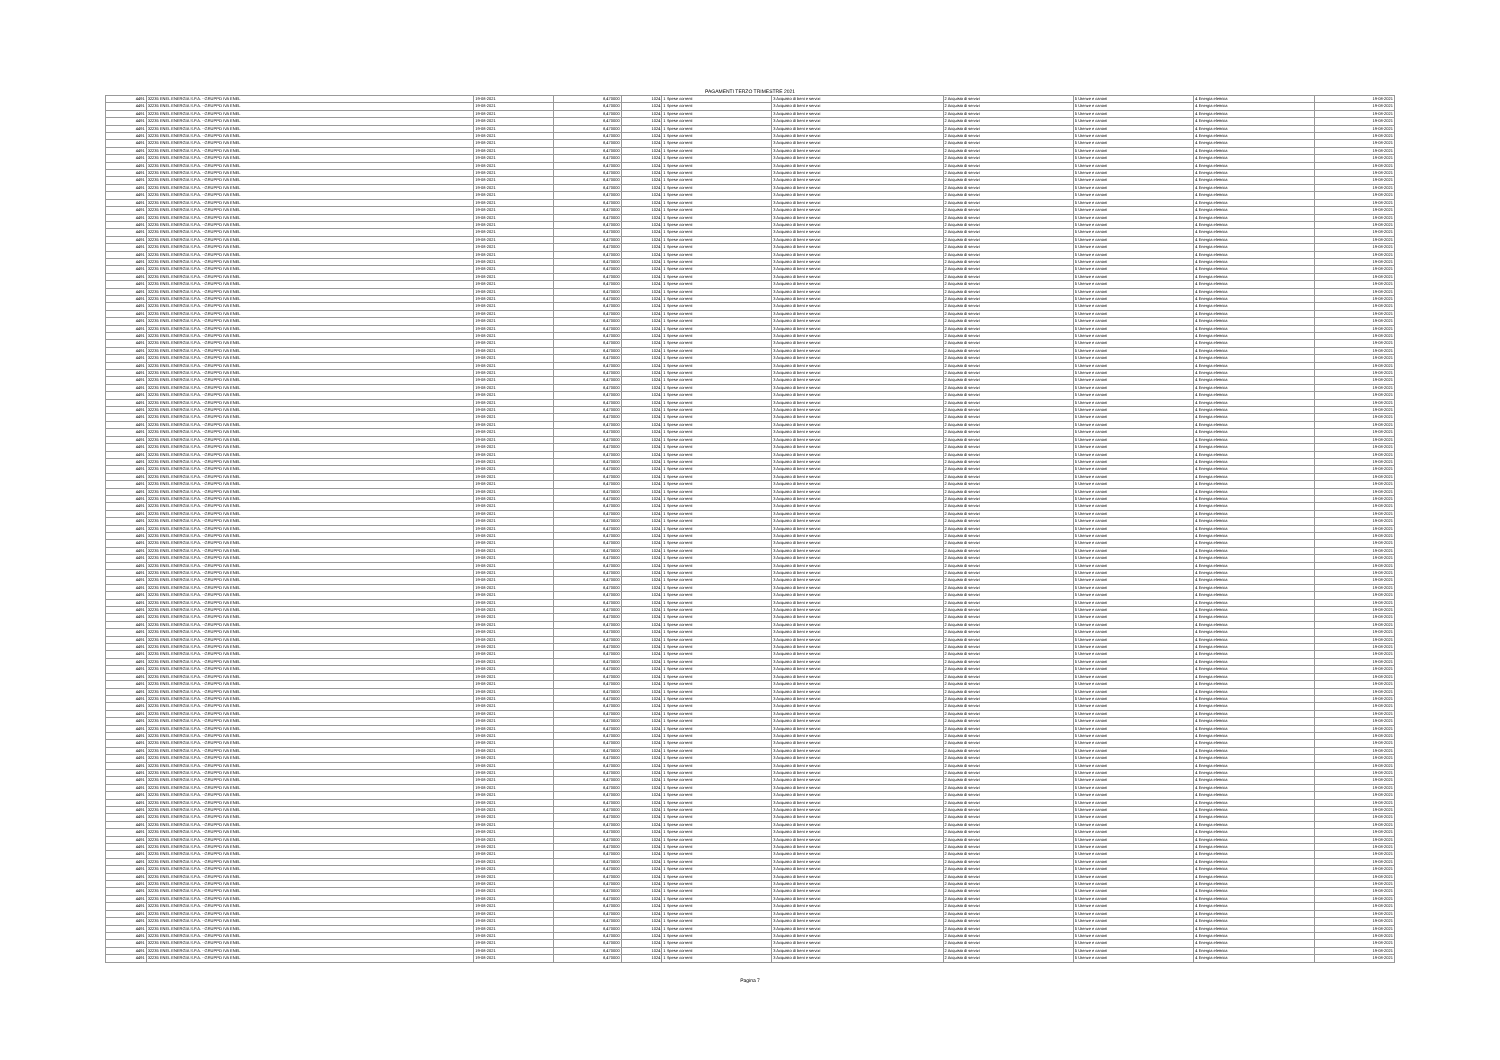PAGAMENTI TERZO TRIMESTRE 2021
| 4491 | 32235 ENEL ENERGIA S.P.A. - GRUPPO IVA ENEL | 19-08-2021 | 8,470000 | 1024 | 1 Spese correnti | 3 Acquisto di beni e servizi | 2 Acquisto di servizi | 5 Utenze e canoni | 4 Energia elettrica | 19-08-2021 |
| 4491 | 32235 ENEL ENERGIA S.P.A. - GRUPPO IVA ENEL | 19-08-2021 | 8,470000 | 1024 | 1 Spese correnti | 3 Acquisto di beni e servizi | 2 Acquisto di servizi | 5 Utenze e canoni | 4 Energia elettrica | 19-08-2021 |
| 4491 | 32235 ENEL ENERGIA S.P.A. - GRUPPO IVA ENEL | 19-08-2021 | 8,470000 | 1024 | 1 Spese correnti | 3 Acquisto di beni e servizi | 2 Acquisto di servizi | 5 Utenze e canoni | 4 Energia elettrica | 19-08-2021 |
| 4491 | 32235 ENEL ENERGIA S.P.A. - GRUPPO IVA ENEL | 19-08-2021 | 8,470000 | 1024 | 1 Spese correnti | 3 Acquisto di beni e servizi | 2 Acquisto di servizi | 5 Utenze e canoni | 4 Energia elettrica | 19-08-2021 |
| 4491 | 32235 ENEL ENERGIA S.P.A. - GRUPPO IVA ENEL | 19-08-2021 | 8,470000 | 1024 | 1 Spese correnti | 3 Acquisto di beni e servizi | 2 Acquisto di servizi | 5 Utenze e canoni | 4 Energia elettrica | 19-08-2021 |
| 4491 | 32235 ENEL ENERGIA S.P.A. - GRUPPO IVA ENEL | 19-08-2021 | 8,470000 | 1024 | 1 Spese correnti | 3 Acquisto di beni e servizi | 2 Acquisto di servizi | 5 Utenze e canoni | 4 Energia elettrica | 19-08-2021 |
| 4491 | 32235 ENEL ENERGIA S.P.A. - GRUPPO IVA ENEL | 19-08-2021 | 8,470000 | 1024 | 1 Spese correnti | 3 Acquisto di beni e servizi | 2 Acquisto di servizi | 5 Utenze e canoni | 4 Energia elettrica | 19-08-2021 |
| 4491 | 32235 ENEL ENERGIA S.P.A. - GRUPPO IVA ENEL | 19-08-2021 | 8,470000 | 1024 | 1 Spese correnti | 3 Acquisto di beni e servizi | 2 Acquisto di servizi | 5 Utenze e canoni | 4 Energia elettrica | 19-08-2021 |
| 4491 | 32235 ENEL ENERGIA S.P.A. - GRUPPO IVA ENEL | 19-08-2021 | 8,470000 | 1024 | 1 Spese correnti | 3 Acquisto di beni e servizi | 2 Acquisto di servizi | 5 Utenze e canoni | 4 Energia elettrica | 19-08-2021 |
| 4491 | 32235 ENEL ENERGIA S.P.A. - GRUPPO IVA ENEL | 19-08-2021 | 8,470000 | 1024 | 1 Spese correnti | 3 Acquisto di beni e servizi | 2 Acquisto di servizi | 5 Utenze e canoni | 4 Energia elettrica | 19-08-2021 |
| 4491 | 32235 ENEL ENERGIA S.P.A. - GRUPPO IVA ENEL | 19-08-2021 | 8,470000 | 1024 | 1 Spese correnti | 3 Acquisto di beni e servizi | 2 Acquisto di servizi | 5 Utenze e canoni | 4 Energia elettrica | 19-08-2021 |
| 4491 | 32235 ENEL ENERGIA S.P.A. - GRUPPO IVA ENEL | 19-08-2021 | 8,470000 | 1024 | 1 Spese correnti | 3 Acquisto di beni e servizi | 2 Acquisto di servizi | 5 Utenze e canoni | 4 Energia elettrica | 19-08-2021 |
| 4491 | 32235 ENEL ENERGIA S.P.A. - GRUPPO IVA ENEL | 19-08-2021 | 8,470000 | 1024 | 1 Spese correnti | 3 Acquisto di beni e servizi | 2 Acquisto di servizi | 5 Utenze e canoni | 4 Energia elettrica | 19-08-2021 |
| 4491 | 32235 ENEL ENERGIA S.P.A. - GRUPPO IVA ENEL | 19-08-2021 | 8,470000 | 1024 | 1 Spese correnti | 3 Acquisto di beni e servizi | 2 Acquisto di servizi | 5 Utenze e canoni | 4 Energia elettrica | 19-08-2021 |
| 4491 | 32235 ENEL ENERGIA S.P.A. - GRUPPO IVA ENEL | 19-08-2021 | 8,470000 | 1024 | 1 Spese correnti | 3 Acquisto di beni e servizi | 2 Acquisto di servizi | 5 Utenze e canoni | 4 Energia elettrica | 19-08-2021 |
| 4491 | 32235 ENEL ENERGIA S.P.A. - GRUPPO IVA ENEL | 19-08-2021 | 8,470000 | 1024 | 1 Spese correnti | 3 Acquisto di beni e servizi | 2 Acquisto di servizi | 5 Utenze e canoni | 4 Energia elettrica | 19-08-2021 |
| 4491 | 32235 ENEL ENERGIA S.P.A. - GRUPPO IVA ENEL | 19-08-2021 | 8,470000 | 1024 | 1 Spese correnti | 3 Acquisto di beni e servizi | 2 Acquisto di servizi | 5 Utenze e canoni | 4 Energia elettrica | 19-08-2021 |
| 4491 | 32235 ENEL ENERGIA S.P.A. - GRUPPO IVA ENEL | 19-08-2021 | 8,470000 | 1024 | 1 Spese correnti | 3 Acquisto di beni e servizi | 2 Acquisto di servizi | 5 Utenze e canoni | 4 Energia elettrica | 19-08-2021 |
| 4491 | 32235 ENEL ENERGIA S.P.A. - GRUPPO IVA ENEL | 19-08-2021 | 8,470000 | 1024 | 1 Spese correnti | 3 Acquisto di beni e servizi | 2 Acquisto di servizi | 5 Utenze e canoni | 4 Energia elettrica | 19-08-2021 |
| 4491 | 32235 ENEL ENERGIA S.P.A. - GRUPPO IVA ENEL | 19-08-2021 | 8,470000 | 1024 | 1 Spese correnti | 3 Acquisto di beni e servizi | 2 Acquisto di servizi | 5 Utenze e canoni | 4 Energia elettrica | 19-08-2021 |
| 4491 | 32235 ENEL ENERGIA S.P.A. - GRUPPO IVA ENEL | 19-08-2021 | 8,470000 | 1024 | 1 Spese correnti | 3 Acquisto di beni e servizi | 2 Acquisto di servizi | 5 Utenze e canoni | 4 Energia elettrica | 19-08-2021 |
| 4491 | 32235 ENEL ENERGIA S.P.A. - GRUPPO IVA ENEL | 19-08-2021 | 8,470000 | 1024 | 1 Spese correnti | 3 Acquisto di beni e servizi | 2 Acquisto di servizi | 5 Utenze e canoni | 4 Energia elettrica | 19-08-2021 |
| 4491 | 32235 ENEL ENERGIA S.P.A. - GRUPPO IVA ENEL | 19-08-2021 | 8,470000 | 1024 | 1 Spese correnti | 3 Acquisto di beni e servizi | 2 Acquisto di servizi | 5 Utenze e canoni | 4 Energia elettrica | 19-08-2021 |
| 4491 | 32235 ENEL ENERGIA S.P.A. - GRUPPO IVA ENEL | 19-08-2021 | 8,470000 | 1024 | 1 Spese correnti | 3 Acquisto di beni e servizi | 2 Acquisto di servizi | 5 Utenze e canoni | 4 Energia elettrica | 19-08-2021 |
| 4491 | 32235 ENEL ENERGIA S.P.A. - GRUPPO IVA ENEL | 19-08-2021 | 8,470000 | 1024 | 1 Spese correnti | 3 Acquisto di beni e servizi | 2 Acquisto di servizi | 5 Utenze e canoni | 4 Energia elettrica | 19-08-2021 |
| 4491 | 32235 ENEL ENERGIA S.P.A. - GRUPPO IVA ENEL | 19-08-2021 | 8,470000 | 1024 | 1 Spese correnti | 3 Acquisto di beni e servizi | 2 Acquisto di servizi | 5 Utenze e canoni | 4 Energia elettrica | 19-08-2021 |
| 4491 | 32235 ENEL ENERGIA S.P.A. - GRUPPO IVA ENEL | 19-08-2021 | 8,470000 | 1024 | 1 Spese correnti | 3 Acquisto di beni e servizi | 2 Acquisto di servizi | 5 Utenze e canoni | 4 Energia elettrica | 19-08-2021 |
| 4491 | 32235 ENEL ENERGIA S.P.A. - GRUPPO IVA ENEL | 19-08-2021 | 8,470000 | 1024 | 1 Spese correnti | 3 Acquisto di beni e servizi | 2 Acquisto di servizi | 5 Utenze e canoni | 4 Energia elettrica | 19-08-2021 |
| 4491 | 32235 ENEL ENERGIA S.P.A. - GRUPPO IVA ENEL | 19-08-2021 | 8,470000 | 1024 | 1 Spese correnti | 3 Acquisto di beni e servizi | 2 Acquisto di servizi | 5 Utenze e canoni | 4 Energia elettrica | 19-08-2021 |
| 4491 | 32235 ENEL ENERGIA S.P.A. - GRUPPO IVA ENEL | 19-08-2021 | 8,470000 | 1024 | 1 Spese correnti | 3 Acquisto di beni e servizi | 2 Acquisto di servizi | 5 Utenze e canoni | 4 Energia elettrica | 19-08-2021 |
| 4491 | 32235 ENEL ENERGIA S.P.A. - GRUPPO IVA ENEL | 19-08-2021 | 8,470000 | 1024 | 1 Spese correnti | 3 Acquisto di beni e servizi | 2 Acquisto di servizi | 5 Utenze e canoni | 4 Energia elettrica | 19-08-2021 |
| 4491 | 32235 ENEL ENERGIA S.P.A. - GRUPPO IVA ENEL | 19-08-2021 | 8,470000 | 1024 | 1 Spese correnti | 3 Acquisto di beni e servizi | 2 Acquisto di servizi | 5 Utenze e canoni | 4 Energia elettrica | 19-08-2021 |
| 4491 | 32235 ENEL ENERGIA S.P.A. - GRUPPO IVA ENEL | 19-08-2021 | 8,470000 | 1024 | 1 Spese correnti | 3 Acquisto di beni e servizi | 2 Acquisto di servizi | 5 Utenze e canoni | 4 Energia elettrica | 19-08-2021 |
| 4491 | 32235 ENEL ENERGIA S.P.A. - GRUPPO IVA ENEL | 19-08-2021 | 8,470000 | 1024 | 1 Spese correnti | 3 Acquisto di beni e servizi | 2 Acquisto di servizi | 5 Utenze e canoni | 4 Energia elettrica | 19-08-2021 |
| 4491 | 32235 ENEL ENERGIA S.P.A. - GRUPPO IVA ENEL | 19-08-2021 | 8,470000 | 1024 | 1 Spese correnti | 3 Acquisto di beni e servizi | 2 Acquisto di servizi | 5 Utenze e canoni | 4 Energia elettrica | 19-08-2021 |
| 4491 | 32235 ENEL ENERGIA S.P.A. - GRUPPO IVA ENEL | 19-08-2021 | 8,470000 | 1024 | 1 Spese correnti | 3 Acquisto di beni e servizi | 2 Acquisto di servizi | 5 Utenze e canoni | 4 Energia elettrica | 19-08-2021 |
| 4491 | 32235 ENEL ENERGIA S.P.A. - GRUPPO IVA ENEL | 19-08-2021 | 8,470000 | 1024 | 1 Spese correnti | 3 Acquisto di beni e servizi | 2 Acquisto di servizi | 5 Utenze e canoni | 4 Energia elettrica | 19-08-2021 |
| 4491 | 32235 ENEL ENERGIA S.P.A. - GRUPPO IVA ENEL | 19-08-2021 | 8,470000 | 1024 | 1 Spese correnti | 3 Acquisto di beni e servizi | 2 Acquisto di servizi | 5 Utenze e canoni | 4 Energia elettrica | 19-08-2021 |
| 4491 | 32235 ENEL ENERGIA S.P.A. - GRUPPO IVA ENEL | 19-08-2021 | 8,470000 | 1024 | 1 Spese correnti | 3 Acquisto di beni e servizi | 2 Acquisto di servizi | 5 Utenze e canoni | 4 Energia elettrica | 19-08-2021 |
| 4491 | 32235 ENEL ENERGIA S.P.A. - GRUPPO IVA ENEL | 19-08-2021 | 8,470000 | 1024 | 1 Spese correnti | 3 Acquisto di beni e servizi | 2 Acquisto di servizi | 5 Utenze e canoni | 4 Energia elettrica | 19-08-2021 |
| 4491 | 32235 ENEL ENERGIA S.P.A. - GRUPPO IVA ENEL | 19-08-2021 | 8,470000 | 1024 | 1 Spese correnti | 3 Acquisto di beni e servizi | 2 Acquisto di servizi | 5 Utenze e canoni | 4 Energia elettrica | 19-08-2021 |
| 4491 | 32235 ENEL ENERGIA S.P.A. - GRUPPO IVA ENEL | 19-08-2021 | 8,470000 | 1024 | 1 Spese correnti | 3 Acquisto di beni e servizi | 2 Acquisto di servizi | 5 Utenze e canoni | 4 Energia elettrica | 19-08-2021 |
| 4491 | 32235 ENEL ENERGIA S.P.A. - GRUPPO IVA ENEL | 19-08-2021 | 8,470000 | 1024 | 1 Spese correnti | 3 Acquisto di beni e servizi | 2 Acquisto di servizi | 5 Utenze e canoni | 4 Energia elettrica | 19-08-2021 |
| 4491 | 32235 ENEL ENERGIA S.P.A. - GRUPPO IVA ENEL | 19-08-2021 | 8,470000 | 1024 | 1 Spese correnti | 3 Acquisto di beni e servizi | 2 Acquisto di servizi | 5 Utenze e canoni | 4 Energia elettrica | 19-08-2021 |
| 4491 | 32235 ENEL ENERGIA S.P.A. - GRUPPO IVA ENEL | 19-08-2021 | 8,470000 | 1024 | 1 Spese correnti | 3 Acquisto di beni e servizi | 2 Acquisto di servizi | 5 Utenze e canoni | 4 Energia elettrica | 19-08-2021 |
| 4491 | 32235 ENEL ENERGIA S.P.A. - GRUPPO IVA ENEL | 19-08-2021 | 8,470000 | 1024 | 1 Spese correnti | 3 Acquisto di beni e servizi | 2 Acquisto di servizi | 5 Utenze e canoni | 4 Energia elettrica | 19-08-2021 |
| 4491 | 32235 ENEL ENERGIA S.P.A. - GRUPPO IVA ENEL | 19-08-2021 | 8,470000 | 1024 | 1 Spese correnti | 3 Acquisto di beni e servizi | 2 Acquisto di servizi | 5 Utenze e canoni | 4 Energia elettrica | 19-08-2021 |
| 4491 | 32235 ENEL ENERGIA S.P.A. - GRUPPO IVA ENEL | 19-08-2021 | 8,470000 | 1024 | 1 Spese correnti | 3 Acquisto di beni e servizi | 2 Acquisto di servizi | 5 Utenze e canoni | 4 Energia elettrica | 19-08-2021 |
| 4491 | 32235 ENEL ENERGIA S.P.A. - GRUPPO IVA ENEL | 19-08-2021 | 8,470000 | 1024 | 1 Spese correnti | 3 Acquisto di beni e servizi | 2 Acquisto di servizi | 5 Utenze e canoni | 4 Energia elettrica | 19-08-2021 |
| 4491 | 32235 ENEL ENERGIA S.P.A. - GRUPPO IVA ENEL | 19-08-2021 | 8,470000 | 1024 | 1 Spese correnti | 3 Acquisto di beni e servizi | 2 Acquisto di servizi | 5 Utenze e canoni | 4 Energia elettrica | 19-08-2021 |
| 4491 | 32235 ENEL ENERGIA S.P.A. - GRUPPO IVA ENEL | 19-08-2021 | 8,470000 | 1024 | 1 Spese correnti | 3 Acquisto di beni e servizi | 2 Acquisto di servizi | 5 Utenze e canoni | 4 Energia elettrica | 19-08-2021 |
| 4491 | 32235 ENEL ENERGIA S.P.A. - GRUPPO IVA ENEL | 19-08-2021 | 8,470000 | 1024 | 1 Spese correnti | 3 Acquisto di beni e servizi | 2 Acquisto di servizi | 5 Utenze e canoni | 4 Energia elettrica | 19-08-2021 |
| 4491 | 32235 ENEL ENERGIA S.P.A. - GRUPPO IVA ENEL | 19-08-2021 | 8,470000 | 1024 | 1 Spese correnti | 3 Acquisto di beni e servizi | 2 Acquisto di servizi | 5 Utenze e canoni | 4 Energia elettrica | 19-08-2021 |
| 4491 | 32235 ENEL ENERGIA S.P.A. - GRUPPO IVA ENEL | 19-08-2021 | 8,470000 | 1024 | 1 Spese correnti | 3 Acquisto di beni e servizi | 2 Acquisto di servizi | 5 Utenze e canoni | 4 Energia elettrica | 19-08-2021 |
| 4491 | 32235 ENEL ENERGIA S.P.A. - GRUPPO IVA ENEL | 19-08-2021 | 8,470000 | 1024 | 1 Spese correnti | 3 Acquisto di beni e servizi | 2 Acquisto di servizi | 5 Utenze e canoni | 4 Energia elettrica | 19-08-2021 |
| 4491 | 32235 ENEL ENERGIA S.P.A. - GRUPPO IVA ENEL | 19-08-2021 | 8,470000 | 1024 | 1 Spese correnti | 3 Acquisto di beni e servizi | 2 Acquisto di servizi | 5 Utenze e canoni | 4 Energia elettrica | 19-08-2021 |
| 4491 | 32235 ENEL ENERGIA S.P.A. - GRUPPO IVA ENEL | 19-08-2021 | 8,470000 | 1024 | 1 Spese correnti | 3 Acquisto di beni e servizi | 2 Acquisto di servizi | 5 Utenze e canoni | 4 Energia elettrica | 19-08-2021 |
| 4491 | 32235 ENEL ENERGIA S.P.A. - GRUPPO IVA ENEL | 19-08-2021 | 8,470000 | 1024 | 1 Spese correnti | 3 Acquisto di beni e servizi | 2 Acquisto di servizi | 5 Utenze e canoni | 4 Energia elettrica | 19-08-2021 |
| 4491 | 32235 ENEL ENERGIA S.P.A. - GRUPPO IVA ENEL | 19-08-2021 | 8,470000 | 1024 | 1 Spese correnti | 3 Acquisto di beni e servizi | 2 Acquisto di servizi | 5 Utenze e canoni | 4 Energia elettrica | 19-08-2021 |
| 4491 | 32235 ENEL ENERGIA S.P.A. - GRUPPO IVA ENEL | 19-08-2021 | 8,470000 | 1024 | 1 Spese correnti | 3 Acquisto di beni e servizi | 2 Acquisto di servizi | 5 Utenze e canoni | 4 Energia elettrica | 19-08-2021 |
| 4491 | 32235 ENEL ENERGIA S.P.A. - GRUPPO IVA ENEL | 19-08-2021 | 8,470000 | 1024 | 1 Spese correnti | 3 Acquisto di beni e servizi | 2 Acquisto di servizi | 5 Utenze e canoni | 4 Energia elettrica | 19-08-2021 |
| 4491 | 32235 ENEL ENERGIA S.P.A. - GRUPPO IVA ENEL | 19-08-2021 | 8,470000 | 1024 | 1 Spese correnti | 3 Acquisto di beni e servizi | 2 Acquisto di servizi | 5 Utenze e canoni | 4 Energia elettrica | 19-08-2021 |
| 4491 | 32235 ENEL ENERGIA S.P.A. - GRUPPO IVA ENEL | 19-08-2021 | 8,470000 | 1024 | 1 Spese correnti | 3 Acquisto di beni e servizi | 2 Acquisto di servizi | 5 Utenze e canoni | 4 Energia elettrica | 19-08-2021 |
| 4491 | 32235 ENEL ENERGIA S.P.A. - GRUPPO IVA ENEL | 19-08-2021 | 8,470000 | 1024 | 1 Spese correnti | 3 Acquisto di beni e servizi | 2 Acquisto di servizi | 5 Utenze e canoni | 4 Energia elettrica | 19-08-2021 |
| 4491 | 32235 ENEL ENERGIA S.P.A. - GRUPPO IVA ENEL | 19-08-2021 | 8,470000 | 1024 | 1 Spese correnti | 3 Acquisto di beni e servizi | 2 Acquisto di servizi | 5 Utenze e canoni | 4 Energia elettrica | 19-08-2021 |
| 4491 | 32235 ENEL ENERGIA S.P.A. - GRUPPO IVA ENEL | 19-08-2021 | 8,470000 | 1024 | 1 Spese correnti | 3 Acquisto di beni e servizi | 2 Acquisto di servizi | 5 Utenze e canoni | 4 Energia elettrica | 19-08-2021 |
| 4491 | 32235 ENEL ENERGIA S.P.A. - GRUPPO IVA ENEL | 19-08-2021 | 8,470000 | 1024 | 1 Spese correnti | 3 Acquisto di beni e servizi | 2 Acquisto di servizi | 5 Utenze e canoni | 4 Energia elettrica | 19-08-2021 |
| 4491 | 32235 ENEL ENERGIA S.P.A. - GRUPPO IVA ENEL | 19-08-2021 | 8,470000 | 1024 | 1 Spese correnti | 3 Acquisto di beni e servizi | 2 Acquisto di servizi | 5 Utenze e canoni | 4 Energia elettrica | 19-08-2021 |
| 4491 | 32235 ENEL ENERGIA S.P.A. - GRUPPO IVA ENEL | 19-08-2021 | 8,470000 | 1024 | 1 Spese correnti | 3 Acquisto di beni e servizi | 2 Acquisto di servizi | 5 Utenze e canoni | 4 Energia elettrica | 19-08-2021 |
| 4491 | 32235 ENEL ENERGIA S.P.A. - GRUPPO IVA ENEL | 19-08-2021 | 8,470000 | 1024 | 1 Spese correnti | 3 Acquisto di beni e servizi | 2 Acquisto di servizi | 5 Utenze e canoni | 4 Energia elettrica | 19-08-2021 |
| 4491 | 32235 ENEL ENERGIA S.P.A. - GRUPPO IVA ENEL | 19-08-2021 | 8,470000 | 1024 | 1 Spese correnti | 3 Acquisto di beni e servizi | 2 Acquisto di servizi | 5 Utenze e canoni | 4 Energia elettrica | 19-08-2021 |
| 4491 | 32235 ENEL ENERGIA S.P.A. - GRUPPO IVA ENEL | 19-08-2021 | 8,470000 | 1024 | 1 Spese correnti | 3 Acquisto di beni e servizi | 2 Acquisto di servizi | 5 Utenze e canoni | 4 Energia elettrica | 19-08-2021 |
| 4491 | 32235 ENEL ENERGIA S.P.A. - GRUPPO IVA ENEL | 19-08-2021 | 8,470000 | 1024 | 1 Spese correnti | 3 Acquisto di beni e servizi | 2 Acquisto di servizi | 5 Utenze e canoni | 4 Energia elettrica | 19-08-2021 |
| 4491 | 32235 ENEL ENERGIA S.P.A. - GRUPPO IVA ENEL | 19-08-2021 | 8,470000 | 1024 | 1 Spese correnti | 3 Acquisto di beni e servizi | 2 Acquisto di servizi | 5 Utenze e canoni | 4 Energia elettrica | 19-08-2021 |
| 4491 | 32235 ENEL ENERGIA S.P.A. - GRUPPO IVA ENEL | 19-08-2021 | 8,470000 | 1024 | 1 Spese correnti | 3 Acquisto di beni e servizi | 2 Acquisto di servizi | 5 Utenze e canoni | 4 Energia elettrica | 19-08-2021 |
| 4491 | 32235 ENEL ENERGIA S.P.A. - GRUPPO IVA ENEL | 19-08-2021 | 8,470000 | 1024 | 1 Spese correnti | 3 Acquisto di beni e servizi | 2 Acquisto di servizi | 5 Utenze e canoni | 4 Energia elettrica | 19-08-2021 |
| 4491 | 32235 ENEL ENERGIA S.P.A. - GRUPPO IVA ENEL | 19-08-2021 | 8,470000 | 1024 | 1 Spese correnti | 3 Acquisto di beni e servizi | 2 Acquisto di servizi | 5 Utenze e canoni | 4 Energia elettrica | 19-08-2021 |
| 4491 | 32235 ENEL ENERGIA S.P.A. - GRUPPO IVA ENEL | 19-08-2021 | 8,470000 | 1024 | 1 Spese correnti | 3 Acquisto di beni e servizi | 2 Acquisto di servizi | 5 Utenze e canoni | 4 Energia elettrica | 19-08-2021 |
| 4491 | 32235 ENEL ENERGIA S.P.A. - GRUPPO IVA ENEL | 19-08-2021 | 8,470000 | 1024 | 1 Spese correnti | 3 Acquisto di beni e servizi | 2 Acquisto di servizi | 5 Utenze e canoni | 4 Energia elettrica | 19-08-2021 |
| 4491 | 32235 ENEL ENERGIA S.P.A. - GRUPPO IVA ENEL | 19-08-2021 | 8,470000 | 1024 | 1 Spese correnti | 3 Acquisto di beni e servizi | 2 Acquisto di servizi | 5 Utenze e canoni | 4 Energia elettrica | 19-08-2021 |
| 4491 | 32235 ENEL ENERGIA S.P.A. - GRUPPO IVA ENEL | 19-08-2021 | 8,470000 | 1024 | 1 Spese correnti | 3 Acquisto di beni e servizi | 2 Acquisto di servizi | 5 Utenze e canoni | 4 Energia elettrica | 19-08-2021 |
| 4491 | 32235 ENEL ENERGIA S.P.A. - GRUPPO IVA ENEL | 19-08-2021 | 8,470000 | 1024 | 1 Spese correnti | 3 Acquisto di beni e servizi | 2 Acquisto di servizi | 5 Utenze e canoni | 4 Energia elettrica | 19-08-2021 |
| 4491 | 32235 ENEL ENERGIA S.P.A. - GRUPPO IVA ENEL | 19-08-2021 | 8,470000 | 1024 | 1 Spese correnti | 3 Acquisto di beni e servizi | 2 Acquisto di servizi | 5 Utenze e canoni | 4 Energia elettrica | 19-08-2021 |
| 4491 | 32235 ENEL ENERGIA S.P.A. - GRUPPO IVA ENEL | 19-08-2021 | 8,470000 | 1024 | 1 Spese correnti | 3 Acquisto di beni e servizi | 2 Acquisto di servizi | 5 Utenze e canoni | 4 Energia elettrica | 19-08-2021 |
| 4491 | 32235 ENEL ENERGIA S.P.A. - GRUPPO IVA ENEL | 19-08-2021 | 8,470000 | 1024 | 1 Spese correnti | 3 Acquisto di beni e servizi | 2 Acquisto di servizi | 5 Utenze e canoni | 4 Energia elettrica | 19-08-2021 |
| 4491 | 32235 ENEL ENERGIA S.P.A. - GRUPPO IVA ENEL | 19-08-2021 | 8,470000 | 1024 | 1 Spese correnti | 3 Acquisto di beni e servizi | 2 Acquisto di servizi | 5 Utenze e canoni | 4 Energia elettrica | 19-08-2021 |
| 4491 | 32235 ENEL ENERGIA S.P.A. - GRUPPO IVA ENEL | 19-08-2021 | 8,470000 | 1024 | 1 Spese correnti | 3 Acquisto di beni e servizi | 2 Acquisto di servizi | 5 Utenze e canoni | 4 Energia elettrica | 19-08-2021 |
| 4491 | 32235 ENEL ENERGIA S.P.A. - GRUPPO IVA ENEL | 19-08-2021 | 8,470000 | 1024 | 1 Spese correnti | 3 Acquisto di beni e servizi | 2 Acquisto di servizi | 5 Utenze e canoni | 4 Energia elettrica | 19-08-2021 |
| 4491 | 32235 ENEL ENERGIA S.P.A. - GRUPPO IVA ENEL | 19-08-2021 | 8,470000 | 1024 | 1 Spese correnti | 3 Acquisto di beni e servizi | 2 Acquisto di servizi | 5 Utenze e canoni | 4 Energia elettrica | 19-08-2021 |
| 4491 | 32235 ENEL ENERGIA S.P.A. - GRUPPO IVA ENEL | 19-08-2021 | 8,470000 | 1024 | 1 Spese correnti | 3 Acquisto di beni e servizi | 2 Acquisto di servizi | 5 Utenze e canoni | 4 Energia elettrica | 19-08-2021 |
| 4491 | 32235 ENEL ENERGIA S.P.A. - GRUPPO IVA ENEL | 19-08-2021 | 8,470000 | 1024 | 1 Spese correnti | 3 Acquisto di beni e servizi | 2 Acquisto di servizi | 5 Utenze e canoni | 4 Energia elettrica | 19-08-2021 |
| 4491 | 32235 ENEL ENERGIA S.P.A. - GRUPPO IVA ENEL | 19-08-2021 | 8,470000 | 1024 | 1 Spese correnti | 3 Acquisto di beni e servizi | 2 Acquisto di servizi | 5 Utenze e canoni | 4 Energia elettrica | 19-08-2021 |
| 4491 | 32235 ENEL ENERGIA S.P.A. - GRUPPO IVA ENEL | 19-08-2021 | 8,470000 | 1024 | 1 Spese correnti | 3 Acquisto di beni e servizi | 2 Acquisto di servizi | 5 Utenze e canoni | 4 Energia elettrica | 19-08-2021 |
| 4491 | 32235 ENEL ENERGIA S.P.A. - GRUPPO IVA ENEL | 19-08-2021 | 8,470000 | 1024 | 1 Spese correnti | 3 Acquisto di beni e servizi | 2 Acquisto di servizi | 5 Utenze e canoni | 4 Energia elettrica | 19-08-2021 |
| 4491 | 32235 ENEL ENERGIA S.P.A. - GRUPPO IVA ENEL | 19-08-2021 | 8,470000 | 1024 | 1 Spese correnti | 3 Acquisto di beni e servizi | 2 Acquisto di servizi | 5 Utenze e canoni | 4 Energia elettrica | 19-08-2021 |
| 4491 | 32235 ENEL ENERGIA S.P.A. - GRUPPO IVA ENEL | 19-08-2021 | 8,470000 | 1024 | 1 Spese correnti | 3 Acquisto di beni e servizi | 2 Acquisto di servizi | 5 Utenze e canoni | 4 Energia elettrica | 19-08-2021 |
| 4491 | 32235 ENEL ENERGIA S.P.A. - GRUPPO IVA ENEL | 19-08-2021 | 8,470000 | 1024 | 1 Spese correnti | 3 Acquisto di beni e servizi | 2 Acquisto di servizi | 5 Utenze e canoni | 4 Energia elettrica | 19-08-2021 |
| 4491 | 32235 ENEL ENERGIA S.P.A. - GRUPPO IVA ENEL | 19-08-2021 | 8,470000 | 1024 | 1 Spese correnti | 3 Acquisto di beni e servizi | 2 Acquisto di servizi | 5 Utenze e canoni | 4 Energia elettrica | 19-08-2021 |
| 4491 | 32235 ENEL ENERGIA S.P.A. - GRUPPO IVA ENEL | 19-08-2021 | 8,470000 | 1024 | 1 Spese correnti | 3 Acquisto di beni e servizi | 2 Acquisto di servizi | 5 Utenze e canoni | 4 Energia elettrica | 19-08-2021 |
| 4491 | 32235 ENEL ENERGIA S.P.A. - GRUPPO IVA ENEL | 19-08-2021 | 8,470000 | 1024 | 1 Spese correnti | 3 Acquisto di beni e servizi | 2 Acquisto di servizi | 5 Utenze e canoni | 4 Energia elettrica | 19-08-2021 |
| 4491 | 32235 ENEL ENERGIA S.P.A. - GRUPPO IVA ENEL | 19-08-2021 | 8,470000 | 1024 | 1 Spese correnti | 3 Acquisto di beni e servizi | 2 Acquisto di servizi | 5 Utenze e canoni | 4 Energia elettrica | 19-08-2021 |
| 4491 | 32235 ENEL ENERGIA S.P.A. - GRUPPO IVA ENEL | 19-08-2021 | 8,470000 | 1024 | 1 Spese correnti | 3 Acquisto di beni e servizi | 2 Acquisto di servizi | 5 Utenze e canoni | 4 Energia elettrica | 19-08-2021 |
| 4491 | 32235 ENEL ENERGIA S.P.A. - GRUPPO IVA ENEL | 19-08-2021 | 8,470000 | 1024 | 1 Spese correnti | 3 Acquisto di beni e servizi | 2 Acquisto di servizi | 5 Utenze e canoni | 4 Energia elettrica | 19-08-2021 |
| 4491 | 32235 ENEL ENERGIA S.P.A. - GRUPPO IVA ENEL | 19-08-2021 | 8,470000 | 1024 | 1 Spese correnti | 3 Acquisto di beni e servizi | 2 Acquisto di servizi | 5 Utenze e canoni | 4 Energia elettrica | 19-08-2021 |
| 4491 | 32235 ENEL ENERGIA S.P.A. - GRUPPO IVA ENEL | 19-08-2021 | 8,470000 | 1024 | 1 Spese correnti | 3 Acquisto di beni e servizi | 2 Acquisto di servizi | 5 Utenze e canoni | 4 Energia elettrica | 19-08-2021 |
| 4491 | 32235 ENEL ENERGIA S.P.A. - GRUPPO IVA ENEL | 19-08-2021 | 8,470000 | 1024 | 1 Spese correnti | 3 Acquisto di beni e servizi | 2 Acquisto di servizi | 5 Utenze e canoni | 4 Energia elettrica | 19-08-2021 |
| 4491 | 32235 ENEL ENERGIA S.P.A. - GRUPPO IVA ENEL | 19-08-2021 | 8,470000 | 1024 | 1 Spese correnti | 3 Acquisto di beni e servizi | 2 Acquisto di servizi | 5 Utenze e canoni | 4 Energia elettrica | 19-08-2021 |
| 4491 | 32235 ENEL ENERGIA S.P.A. - GRUPPO IVA ENEL | 19-08-2021 | 8,470000 | 1024 | 1 Spese correnti | 3 Acquisto di beni e servizi | 2 Acquisto di servizi | 5 Utenze e canoni | 4 Energia elettrica | 19-08-2021 |
| 4491 | 32235 ENEL ENERGIA S.P.A. - GRUPPO IVA ENEL | 19-08-2021 | 8,470000 | 1024 | 1 Spese correnti | 3 Acquisto di beni e servizi | 2 Acquisto di servizi | 5 Utenze e canoni | 4 Energia elettrica | 19-08-2021 |
| 4491 | 32235 ENEL ENERGIA S.P.A. - GRUPPO IVA ENEL | 19-08-2021 | 8,470000 | 1024 | 1 Spese correnti | 3 Acquisto di beni e servizi | 2 Acquisto di servizi | 5 Utenze e canoni | 4 Energia elettrica | 19-08-2021 |
| 4491 | 32235 ENEL ENERGIA S.P.A. - GRUPPO IVA ENEL | 19-08-2021 | 8,470000 | 1024 | 1 Spese correnti | 3 Acquisto di beni e servizi | 2 Acquisto di servizi | 5 Utenze e canoni | 4 Energia elettrica | 19-08-2021 |
| 4491 | 32235 ENEL ENERGIA S.P.A. - GRUPPO IVA ENEL | 19-08-2021 | 8,470000 | 1024 | 1 Spese correnti | 3 Acquisto di beni e servizi | 2 Acquisto di servizi | 5 Utenze e canoni | 4 Energia elettrica | 19-08-2021 |
| 4491 | 32235 ENEL ENERGIA S.P.A. - GRUPPO IVA ENEL | 19-08-2021 | 8,470000 | 1024 | 1 Spese correnti | 3 Acquisto di beni e servizi | 2 Acquisto di servizi | 5 Utenze e canoni | 4 Energia elettrica | 19-08-2021 |
| 4491 | 32235 ENEL ENERGIA S.P.A. - GRUPPO IVA ENEL | 19-08-2021 | 8,470000 | 1024 | 1 Spese correnti | 3 Acquisto di beni e servizi | 2 Acquisto di servizi | 5 Utenze e canoni | 4 Energia elettrica | 19-08-2021 |
| 4491 | 32235 ENEL ENERGIA S.P.A. - GRUPPO IVA ENEL | 19-08-2021 | 8,470000 | 1024 | 1 Spese correnti | 3 Acquisto di beni e servizi | 2 Acquisto di servizi | 5 Utenze e canoni | 4 Energia elettrica | 19-08-2021 |
| 4491 | 32235 ENEL ENERGIA S.P.A. - GRUPPO IVA ENEL | 19-08-2021 | 8,470000 | 1024 | 1 Spese correnti | 3 Acquisto di beni e servizi | 2 Acquisto di servizi | 5 Utenze e canoni | 4 Energia elettrica | 19-08-2021 |
| 4491 | 32235 ENEL ENERGIA S.P.A. - GRUPPO IVA ENEL | 19-08-2021 | 8,470000 | 1024 | 1 Spese correnti | 3 Acquisto di beni e servizi | 2 Acquisto di servizi | 5 Utenze e canoni | 4 Energia elettrica | 19-08-2021 |
Pagina 7